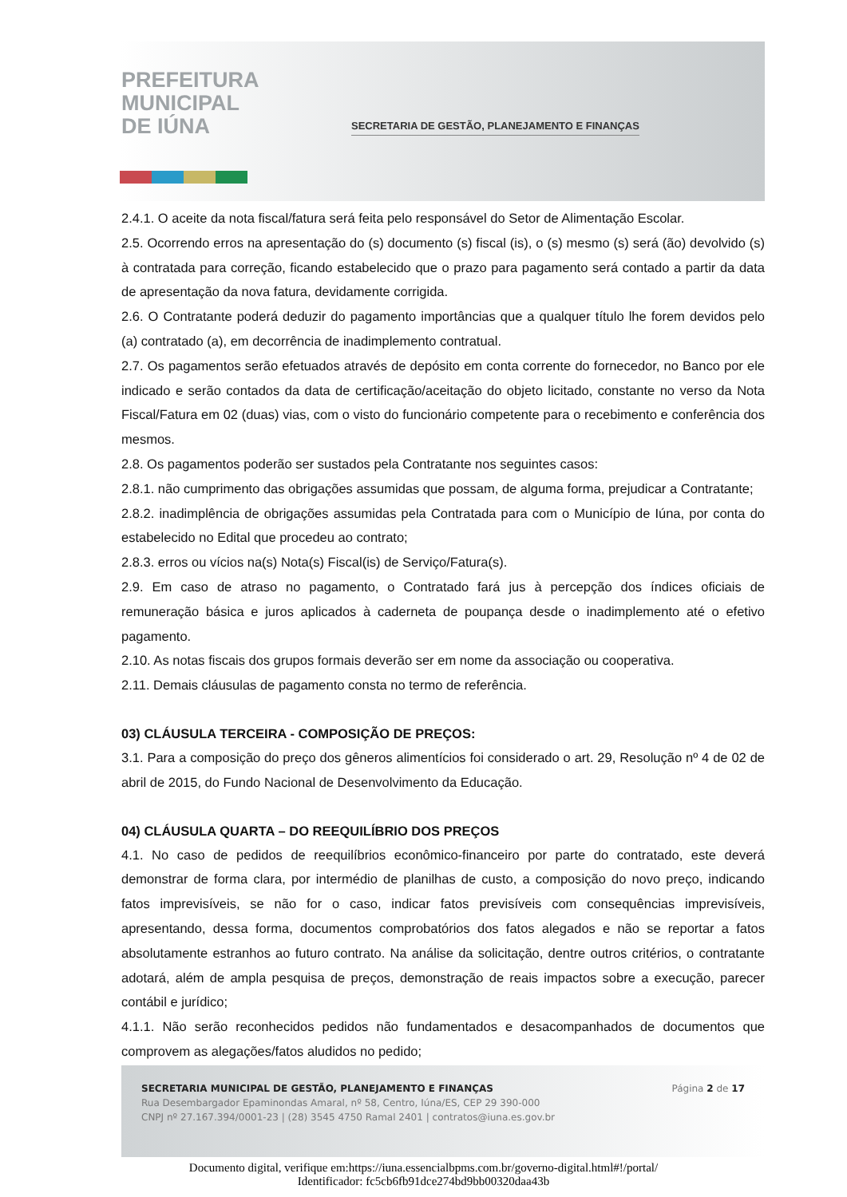PREFEITURA
MUNICIPAL
DE IÚNA
SECRETARIA DE GESTÃO, PLANEJAMENTO E FINANÇAS
2.4.1. O aceite da nota fiscal/fatura será feita pelo responsável do Setor de Alimentação Escolar.
2.5. Ocorrendo erros na apresentação do (s) documento (s) fiscal (is), o (s) mesmo (s) será (ão) devolvido (s) à contratada para correção, ficando estabelecido que o prazo para pagamento será contado a partir da data de apresentação da nova fatura, devidamente corrigida.
2.6. O Contratante poderá deduzir do pagamento importâncias que a qualquer título lhe forem devidos pelo (a) contratado (a), em decorrência de inadimplemento contratual.
2.7. Os pagamentos serão efetuados através de depósito em conta corrente do fornecedor, no Banco por ele indicado e serão contados da data de certificação/aceitação do objeto licitado, constante no verso da Nota Fiscal/Fatura em 02 (duas) vias, com o visto do funcionário competente para o recebimento e conferência dos mesmos.
2.8. Os pagamentos poderão ser sustados pela Contratante nos seguintes casos:
2.8.1. não cumprimento das obrigações assumidas que possam, de alguma forma, prejudicar a Contratante;
2.8.2. inadimplência de obrigações assumidas pela Contratada para com o Município de Iúna, por conta do estabelecido no Edital que procedeu ao contrato;
2.8.3. erros ou vícios na(s) Nota(s) Fiscal(is) de Serviço/Fatura(s).
2.9. Em caso de atraso no pagamento, o Contratado fará jus à percepção dos índices oficiais de remuneração básica e juros aplicados à caderneta de poupança desde o inadimplemento até o efetivo pagamento.
2.10. As notas fiscais dos grupos formais deverão ser em nome da associação ou cooperativa.
2.11. Demais cláusulas de pagamento consta no termo de referência.
03) CLÁUSULA TERCEIRA - COMPOSIÇÃO DE PREÇOS:
3.1. Para a composição do preço dos gêneros alimentícios foi considerado o art. 29, Resolução nº 4 de 02 de abril de 2015, do Fundo Nacional de Desenvolvimento da Educação.
04) CLÁUSULA QUARTA – DO REEQUILÍBRIO DOS PREÇOS
4.1. No caso de pedidos de reequilíbrios econômico-financeiro por parte do contratado, este deverá demonstrar de forma clara, por intermédio de planilhas de custo, a composição do novo preço, indicando fatos imprevisíveis, se não for o caso, indicar fatos previsíveis com consequências imprevisíveis, apresentando, dessa forma, documentos comprobatórios dos fatos alegados e não se reportar a fatos absolutamente estranhos ao futuro contrato. Na análise da solicitação, dentre outros critérios, o contratante adotará, além de ampla pesquisa de preços, demonstração de reais impactos sobre a execução, parecer contábil e jurídico;
4.1.1. Não serão reconhecidos pedidos não fundamentados e desacompanhados de documentos que comprovem as alegações/fatos aludidos no pedido;
Página 2 de 17 SECRETARIA MUNICIPAL DE GESTÃO, PLANEJAMENTO E FINANÇAS
Rua Desembargador Epaminondas Amaral, nº 58, Centro, Iúna/ES, CEP 29 390-000
CNPJ nº 27.167.394/0001-23 | (28) 3545 4750 Ramal 2401 | contratos@iuna.es.gov.br
Documento digital, verifique em:https://iuna.essencialbpms.com.br/governo-digital.html#!/portal/
Identificador: fc5cb6fb91dce274bd9bb00320daa43b